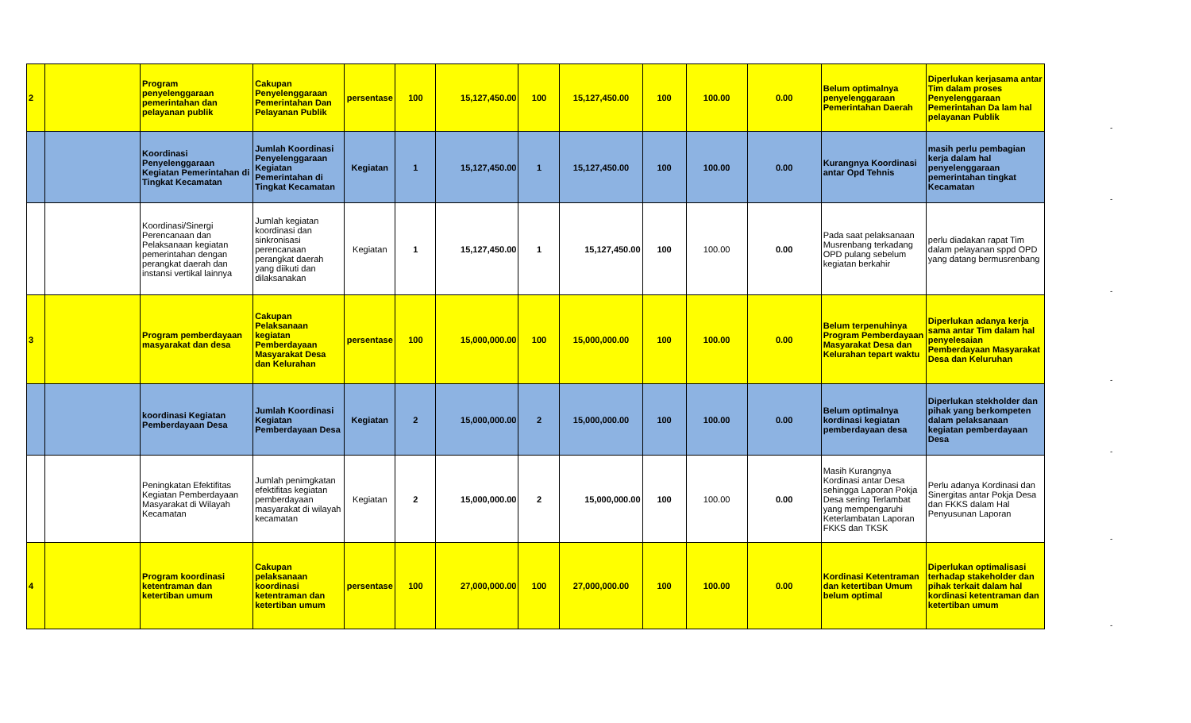| 2 | | Program penyelenggaraan pemerintahan dan pelayanan publik | Cakupan Penyelenggaraan Pemerintahan Dan Pelayanan Publik | persentase | 100 | 15,127,450.00 | 100 | 15,127,450.00 | 100 | 100.00 | 0.00 | Belum optimalnya penyelenggaraan Pemerintahan Daerah | Diperlukan kerjasama antar Tim dalam proses Penyelenggaraan Pemerintahan Da lam hal pelayanan Publik |
| | | Koordinasi Penyelenggaraan Kegiatan Pemerintahan di Tingkat Kecamatan | Jumlah Koordinasi Penyelenggaraan Kegiatan Pemerintahan di Tingkat Kecamatan | Kegiatan | 1 | 15,127,450.00 | 1 | 15,127,450.00 | 100 | 100.00 | 0.00 | Kurangnya Koordinasi antar Opd Tehnis | masih perlu pembagian kerja dalam hal penyelenggaraan pemerintahan tingkat Kecamatan |
| | | Koordinasi/Sinergi Perencanaan dan Pelaksanaan kegiatan pemerintahan dengan perangkat daerah dan instansi vertikal lainnya | Jumlah kegiatan koordinasi dan sinkronisasi perencanaan perangkat daerah yang diikuti dan dilaksanakan | Kegiatan | 1 | 15,127,450.00 | 1 | 15,127,450.00 | 100 | 100.00 | 0.00 | Pada saat pelaksanaan Musrenbang terkadang OPD pulang sebelum kegiatan berkahir | perlu diadakan rapat Tim dalam pelayanan sppd OPD yang datang bermusrenbang |
| 3 | | Program pemberdayaan masyarakat dan desa | Cakupan Pelaksanaan kegiatan Pemberdayaan Masyarakat Desa dan Kelurahan | persentase | 100 | 15,000,000.00 | 100 | 15,000,000.00 | 100 | 100.00 | 0.00 | Belum terpenuhinya Program Pemberdayaan Masyarakat Desa dan Kelurahan tepart waktu | Diperlukan adanya kerja sama antar Tim dalam hal penyelesaian Pemberdayaan Masyarakat Desa dan Keluruhan |
| | | koordinasi Kegiatan Pemberdayaan Desa | Jumlah Koordinasi Kegiatan Pemberdayaan Desa | Kegiatan | 2 | 15,000,000.00 | 2 | 15,000,000.00 | 100 | 100.00 | 0.00 | Belum optimalnya kordinasi kegiatan pemberdayaan desa | Diperlukan stekholder dan pihak yang berkompeten dalam pelaksanaan kegiatan pemberdayaan Desa |
| | | Peningkatan Efektifitas Kegiatan Pemberdayaan Masyarakat di Wilayah Kecamatan | Jumlah penimgkatan efektifitas kegiatan pemberdayaan masyarakat di wilayah kecamatan | Kegiatan | 2 | 15,000,000.00 | 2 | 15,000,000.00 | 100 | 100.00 | 0.00 | Masih Kurangnya Kordinasi antar Desa sehingga Laporan Pokja Desa sering Terlambat yang mempengaruhi Keterlambatan Laporan FKKS dan TKSK | Perlu adanya Kordinasi dan Sinergitas antar Pokja Desa dan FKKS dalam Hal Penyusunan Laporan |
| 4 | | Program koordinasi ketentraman dan ketertiban umum | Cakupan pelaksanaan koordinasi ketentraman dan ketertiban umum | persentase | 100 | 27,000,000.00 | 100 | 27,000,000.00 | 100 | 100.00 | 0.00 | Kordinasi Ketentraman dan ketertiban Umum belum optimal | Diperlukan optimalisasi terhadap stakeholder dan pihak terkait dalam hal kordinasi ketentraman dan ketertiban umum |
-
-
-
-
-
-
-